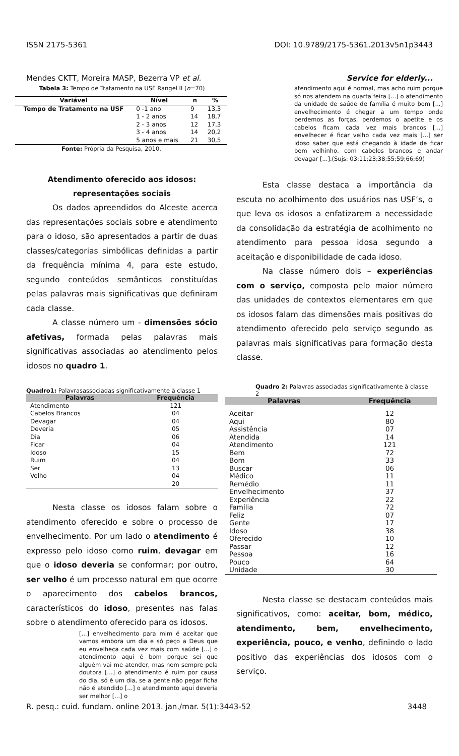ISSN 2175-5361 DOI: 10.9789/2175-5361.2013v5n1p3443
Mendes CKTT, Moreira MASP, Bezerra VP et al. Service for elderly...
Tabela 3: Tempo de Tratamento na USF Rangel II (n=70)
| Variável | Nível | n | % |
| --- | --- | --- | --- |
| Tempo de Tratamento na USF | 0 -1 ano | 9 | 13,3 |
| | 1 - 2 anos | 14 | 18,7 |
| | 2 - 3 anos | 12 | 17,3 |
| | 3 - 4 anos | 14 | 20,2 |
| | 5 anos e mais | 21 | 30,5 |
Fonte: Própria da Pesquisa, 2010.
Atendimento oferecido aos idosos:
representações sociais
Os dados apreendidos do Alceste acerca das representações sociais sobre e atendimento para o idoso, são apresentados a partir de duas classes/categorias simbólicas definidas a partir da frequência mínima 4, para este estudo, segundo conteúdos semânticos constituídas pelas palavras mais significativas que definiram cada classe.
A classe número um - dimensões sócio afetivas, formada pelas palavras mais significativas associadas ao atendimento pelos idosos no quadro 1.
Quadro1: Palavrasassociadas significativamente à classe 1
| Palavras | Frequência |
| --- | --- |
| Atendimento | 121 |
| Cabelos Brancos | 04 |
| Devagar | 04 |
| Deveria | 05 |
| Dia | 06 |
| Ficar | 04 |
| Idoso | 15 |
| Ruim | 04 |
| Ser | 13 |
| Velho | 04 |
| | 20 |
Nesta classe os idosos falam sobre o atendimento oferecido e sobre o processo de envelhecimento. Por um lado o atendimento é expresso pelo idoso como ruim, devagar em que o idoso deveria se conformar; por outro, ser velho é um processo natural em que ocorre o aparecimento dos cabelos brancos, característicos do idoso, presentes nas falas sobre o atendimento oferecido para os idosos.
[...] envelhecimento para mim é aceitar que vamos embora um dia e só peço a Deus que eu envelheça cada vez mais com saúde [...] o atendimento aqui é bom porque sei que alguém vai me atender, mas nem sempre pela doutora [...] o atendimento é ruim por causa do dia, só é um dia, se a gente não pegar ficha não é atendido [...] o atendimento aqui deveria ser melhor [...] o
atendimento aqui é normal, mas acho ruim porque só nos atendem na quarta feira [...] o atendimento da unidade de saúde de família é muito bom [...] envelhecimento é chegar a um tempo onde perdemos as forças, perdemos o apetite e os cabelos ficam cada vez mais brancos [...] envelhecer é ficar velho cada vez mais [...] ser idoso saber que está chegando à idade de ficar bem velhinho, com cabelos brancos e andar devagar [...].(Sujs: 03;11;23;38;55;59;66;69)
Esta classe destaca a importância da escuta no acolhimento dos usuários nas USF’s, o que leva os idosos a enfatizarem a necessidade da consolidação da estratégia de acolhimento no atendimento para pessoa idosa segundo a aceitação e disponibilidade de cada idoso.
Na classe número dois – experiências com o serviço, composta pelo maior número das unidades de contextos elementares em que os idosos falam das dimensões mais positivas do atendimento oferecido pelo serviço segundo as palavras mais significativas para formação desta classe.
Quadro 2: Palavras associadas significativamente à classe 2
| Palavras | Frequência |
| --- | --- |
| Aceitar | 12 |
| Aqui | 80 |
| Assistência | 07 |
| Atendida | 14 |
| Atendimento | 121 |
| Bem | 72 |
| Bom | 33 |
| Buscar | 06 |
| Médico | 11 |
| Remédio | 11 |
| Envelhecimento | 37 |
| Experiência | 22 |
| Família | 72 |
| Feliz | 07 |
| Gente | 17 |
| Idoso | 38 |
| Oferecido | 10 |
| Passar | 12 |
| Pessoa | 16 |
| Pouco | 64 |
| Unidade | 30 |
Nesta classe se destacam conteúdos mais significativos, como: aceitar, bom, médico, atendimento, bem, envelhecimento, experiência, pouco, e venho, definindo o lado positivo das experiências dos idosos com o serviço.
R. pesq.: cuid. fundam. online 2013. jan./mar. 5(1):3443-52 3448